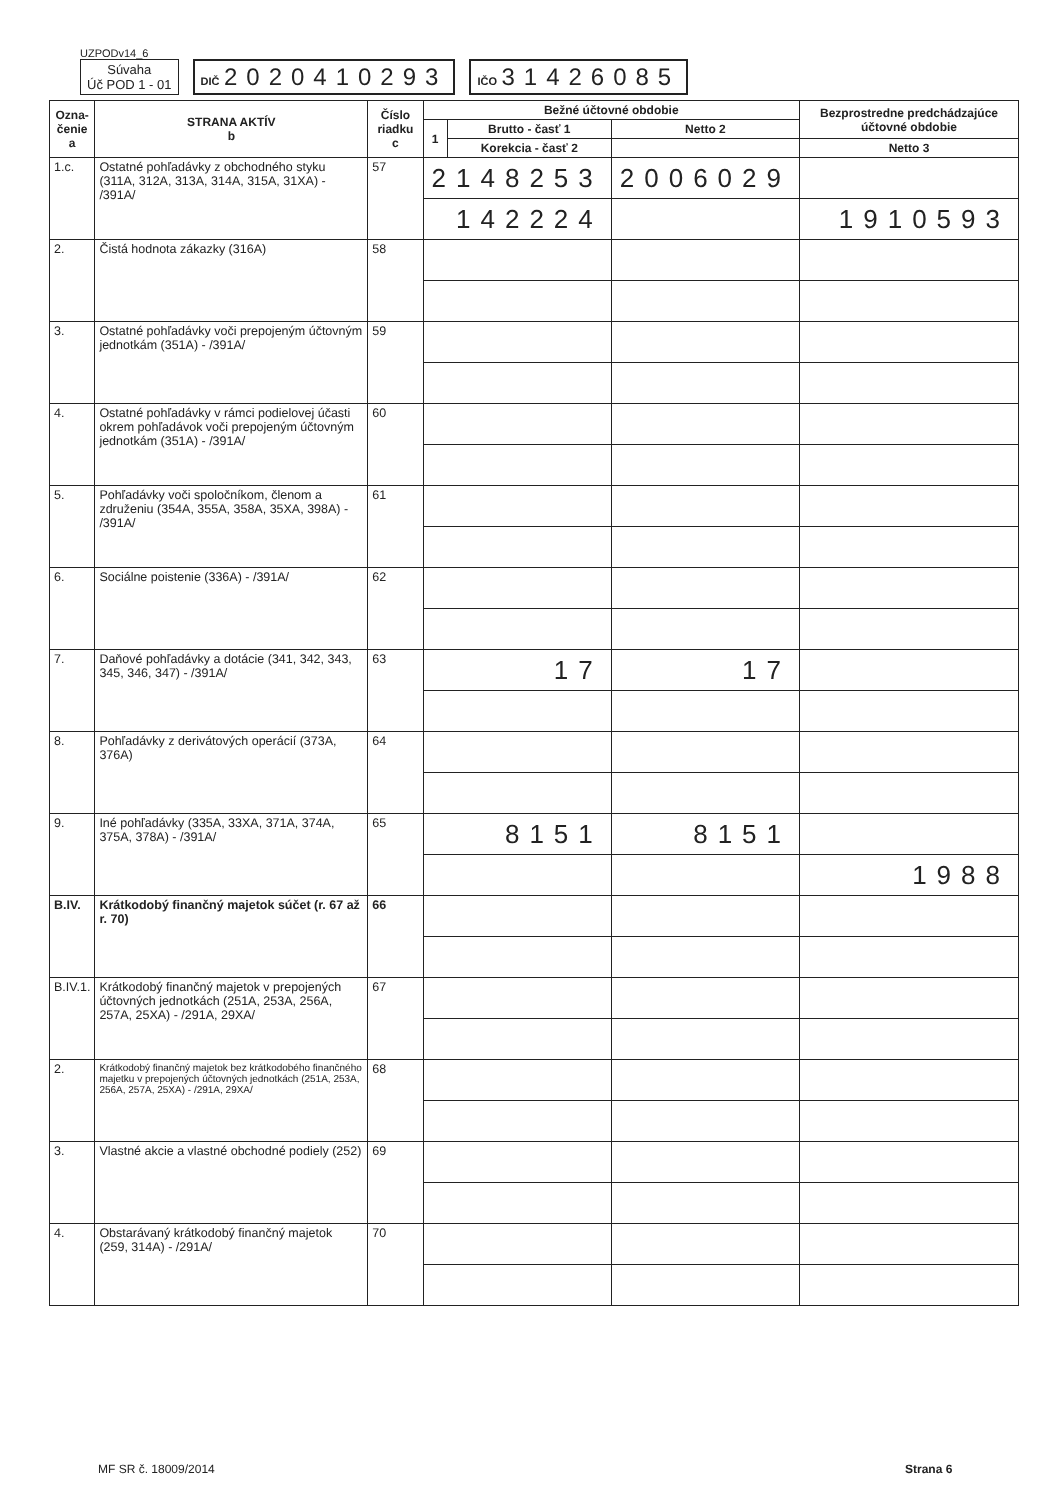UZPODv14_6
Súvaha
Úč POD 1 - 01
DIČ 2020410293
IČO 31426085
| Ozna- čenie a | STRANA AKTÍV b | Číslo riadku c | Bežné účtovné obdobie | | | Bezprostredne predchádzajúce účtovné obdobie | |
| --- | --- | --- | --- | --- | --- | --- | --- |
| | | | 1 | Brutto - časť 1 | Netto 2 | | |
| | | | | Korekcia - časť 2 | | Netto 3 | |
| 1.c. | Ostatné pohľadávky z obchodného styku (311A, 312A, 313A, 314A, 315A, 31XA) - /391A/ | 57 | 2148253 | | 2006029 | | |
| | | | 142224 | | | 1910593 | |
| 2. | Čistá hodnota zákazky (316A) | 58 | | | | | |
| 3. | Ostatné pohľadávky voči prepojeným účtovným jednotkám (351A) - /391A/ | 59 | | | | | |
| 4. | Ostatné pohľadávky v rámci podielovej účasti okrem pohľadávok voči prepojeným účtovným jednotkám (351A) - /391A/ | 60 | | | | | |
| 5. | Pohľadávky voči spoločníkom, členom a združeniu (354A, 355A, 358A, 35XA, 398A) - /391A/ | 61 | | | | | |
| 6. | Sociálne poistenie (336A) - /391A/ | 62 | | | | | |
| 7. | Daňové pohľadávky a dotácie (341, 342, 343, 345, 346, 347) - /391A/ | 63 | 17 | | 17 | | |
| 8. | Pohľadávky z derivátových operácií (373A, 376A) | 64 | | | | | |
| 9. | Iné pohľadávky (335A, 33XA, 371A, 374A, 375A, 378A) - /391A/ | 65 | 8151 | | 8151 | | |
| | | | | | | 1988 | |
| B.IV. | Krátkodobý finančný majetok súčet (r. 67 až r. 70) | 66 | | | | | |
| B.IV.1. | Krátkodobý finančný majetok v prepojených účtovných jednotkách (251A, 253A, 256A, 257A, 25XA) - /291A, 29XA/ | 67 | | | | | |
| 2. | Krátkodobý finančný majetok bez krátkodobého finančného majetku v prepojených účtovných jednotkách (251A, 253A, 256A, 257A, 25XA) - /291A, 29XA/ | 68 | | | | | |
| 3. | Vlastné akcie a vlastné obchodné podiely (252) | 69 | | | | | |
| 4. | Obstarávaný krátkodobý finančný majetok (259, 314A) - /291A/ | 70 | | | | | |
MF SR č. 18009/2014 Strana 6